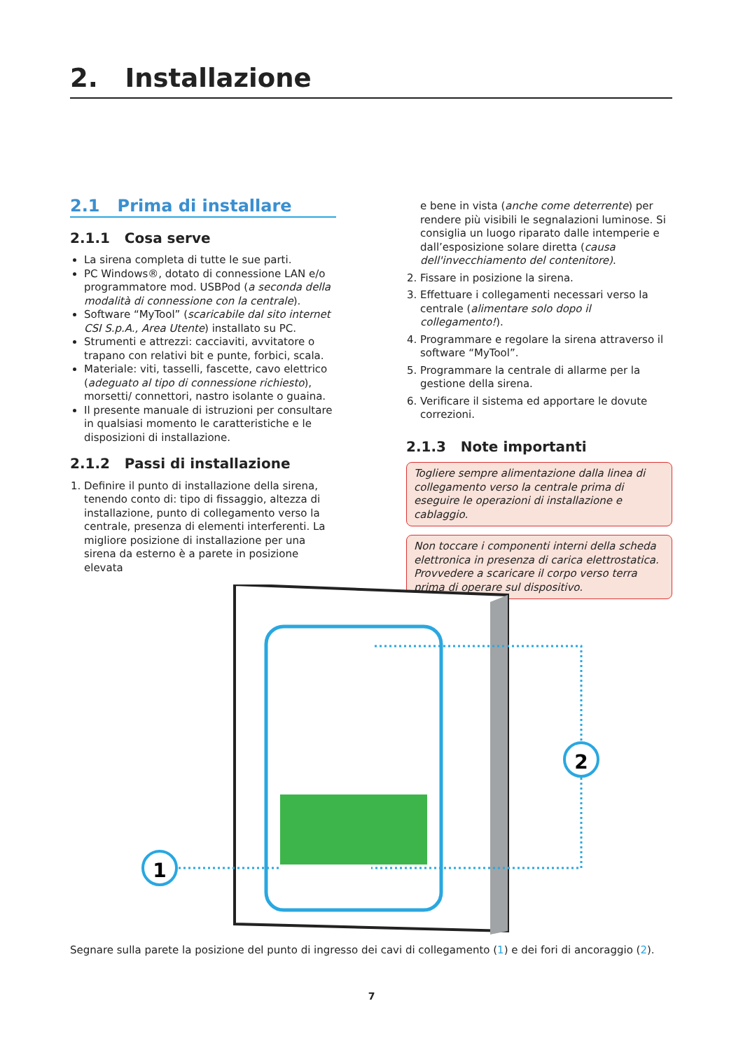2. Installazione
2.1 Prima di installare
2.1.1 Cosa serve
La sirena completa di tutte le sue parti.
PC Windows®, dotato di connessione LAN e/o programmatore mod. USBPod (a seconda della modalità di connessione con la centrale).
Software “MyTool” (scaricabile dal sito internet CSI S.p.A., Area Utente) installato su PC.
Strumenti e attrezzi: cacciaviti, avvitatore o trapano con relativi bit e punte, forbici, scala.
Materiale: viti, tasselli, fascette, cavo elettrico (adeguato al tipo di connessione richiesto), morsetti/ connettori, nastro isolante o guaina.
Il presente manuale di istruzioni per consultare in qualsiasi momento le caratteristiche e le disposizioni di installazione.
2.1.2 Passi di installazione
1. Definire il punto di installazione della sirena, tenendo conto di: tipo di fissaggio, altezza di installazione, punto di collegamento verso la centrale, presenza di elementi interferenti. La migliore posizione di installazione per una sirena da esterno è a parete in posizione elevata
e bene in vista (anche come deterrente) per rendere più visibili le segnalazioni luminose. Si consiglia un luogo riparato dalle intemperie e dall’esposizione solare diretta (causa dell'invecchiamento del contenitore).
2. Fissare in posizione la sirena.
3. Effettuare i collegamenti necessari verso la centrale (alimentare solo dopo il collegamento!).
4. Programmare e regolare la sirena attraverso il software “MyTool”.
5. Programmare la centrale di allarme per la gestione della sirena.
6. Verificare il sistema ed apportare le dovute correzioni.
2.1.3 Note importanti
Togliere sempre alimentazione dalla linea di collegamento verso la centrale prima di eseguire le operazioni di installazione e cablaggio.
Non toccare i componenti interni della scheda elettronica in presenza di carica elettrostatica. Provvedere a scaricare il corpo verso terra prima di operare sul dispositivo.
1
2
Segnare sulla parete la posizione del punto di ingresso dei cavi di collegamento (1) e dei fori di ancoraggio (2).
7